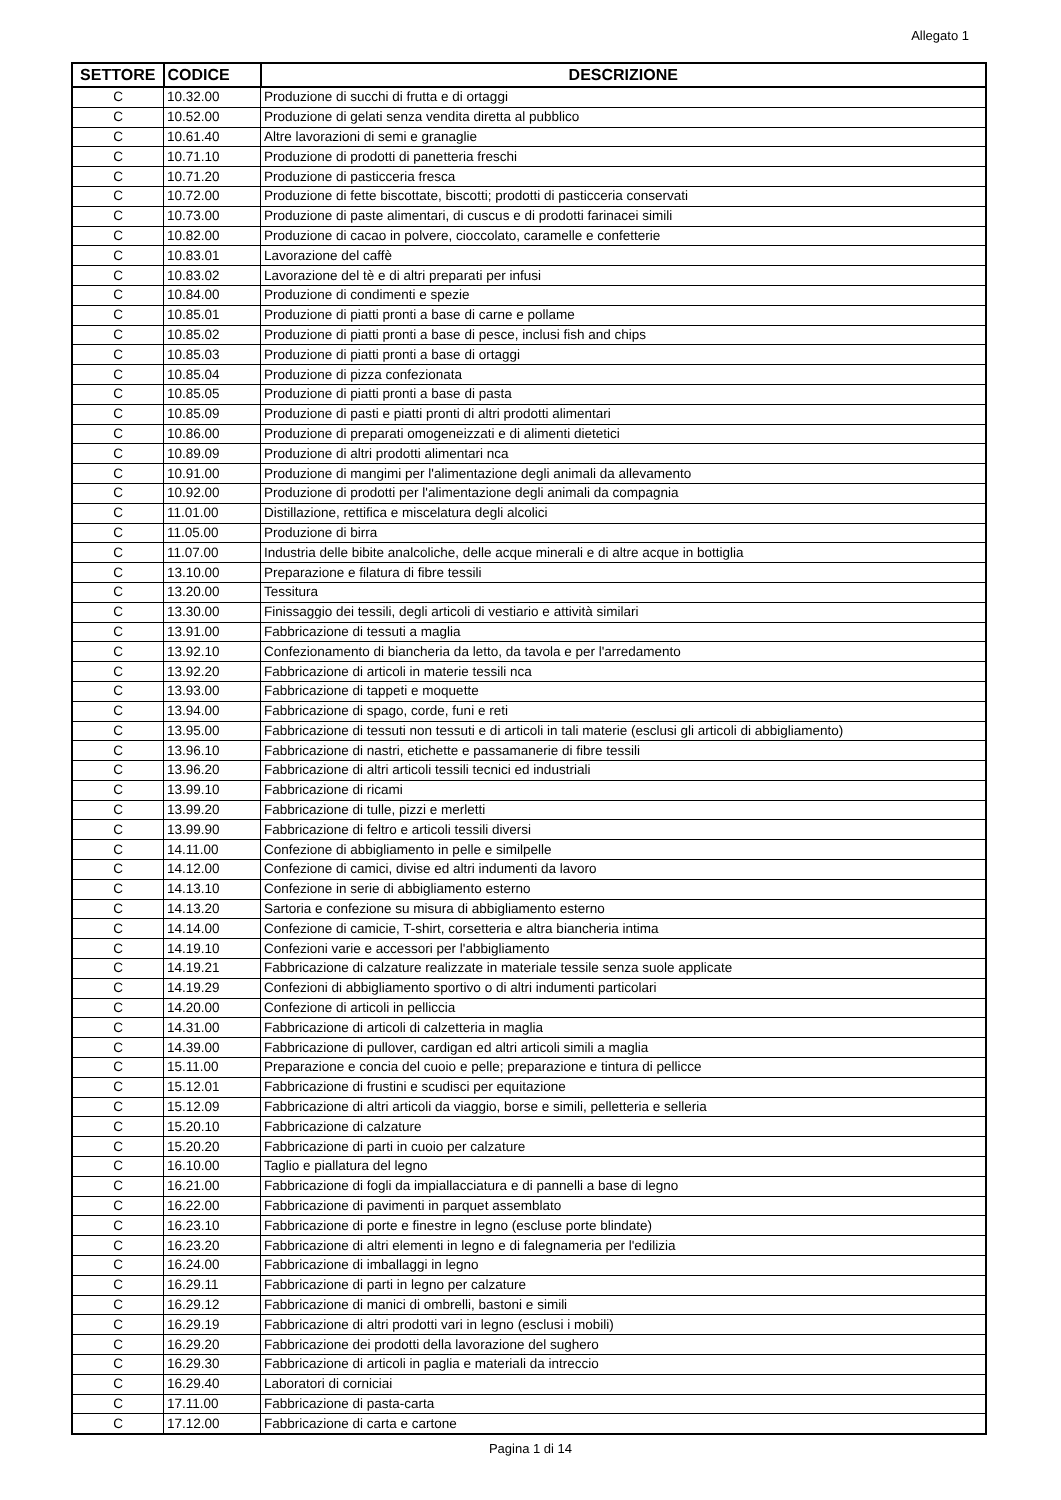Allegato 1
| SETTORE | CODICE | DESCRIZIONE |
| --- | --- | --- |
| C | 10.32.00 | Produzione di succhi di frutta e di ortaggi |
| C | 10.52.00 | Produzione di gelati senza vendita diretta al pubblico |
| C | 10.61.40 | Altre lavorazioni di semi e granaglie |
| C | 10.71.10 | Produzione di prodotti di panetteria freschi |
| C | 10.71.20 | Produzione di pasticceria fresca |
| C | 10.72.00 | Produzione di fette biscottate, biscotti; prodotti di pasticceria conservati |
| C | 10.73.00 | Produzione di paste alimentari, di cuscus e di prodotti farinacei simili |
| C | 10.82.00 | Produzione di cacao in polvere, cioccolato, caramelle e confetterie |
| C | 10.83.01 | Lavorazione del caffè |
| C | 10.83.02 | Lavorazione del tè e di altri preparati per infusi |
| C | 10.84.00 | Produzione di condimenti e spezie |
| C | 10.85.01 | Produzione di piatti pronti a base di carne e pollame |
| C | 10.85.02 | Produzione di piatti pronti a base di pesce, inclusi fish and chips |
| C | 10.85.03 | Produzione di piatti pronti a base di ortaggi |
| C | 10.85.04 | Produzione di pizza confezionata |
| C | 10.85.05 | Produzione di piatti pronti a base di pasta |
| C | 10.85.09 | Produzione di pasti e piatti pronti di altri prodotti alimentari |
| C | 10.86.00 | Produzione di preparati omogeneizzati e di alimenti dietetici |
| C | 10.89.09 | Produzione di altri prodotti alimentari nca |
| C | 10.91.00 | Produzione di mangimi per l'alimentazione degli animali da allevamento |
| C | 10.92.00 | Produzione di prodotti per l'alimentazione degli animali da compagnia |
| C | 11.01.00 | Distillazione, rettifica e miscelatura degli alcolici |
| C | 11.05.00 | Produzione di birra |
| C | 11.07.00 | Industria delle bibite analcoliche, delle acque minerali e di altre acque in bottiglia |
| C | 13.10.00 | Preparazione e filatura di fibre tessili |
| C | 13.20.00 | Tessitura |
| C | 13.30.00 | Finissaggio dei tessili, degli articoli di vestiario e attività similari |
| C | 13.91.00 | Fabbricazione di tessuti a maglia |
| C | 13.92.10 | Confezionamento di biancheria da letto, da tavola e per l'arredamento |
| C | 13.92.20 | Fabbricazione di articoli in materie tessili nca |
| C | 13.93.00 | Fabbricazione di tappeti e moquette |
| C | 13.94.00 | Fabbricazione di spago, corde, funi e reti |
| C | 13.95.00 | Fabbricazione di tessuti non tessuti e di articoli in tali materie (esclusi gli articoli di abbigliamento) |
| C | 13.96.10 | Fabbricazione di nastri, etichette e passamanerie di fibre tessili |
| C | 13.96.20 | Fabbricazione di altri articoli tessili tecnici ed industriali |
| C | 13.99.10 | Fabbricazione di ricami |
| C | 13.99.20 | Fabbricazione di tulle, pizzi e merletti |
| C | 13.99.90 | Fabbricazione di feltro e articoli tessili diversi |
| C | 14.11.00 | Confezione di abbigliamento in pelle e similpelle |
| C | 14.12.00 | Confezione di camici, divise ed altri indumenti da lavoro |
| C | 14.13.10 | Confezione in serie di abbigliamento esterno |
| C | 14.13.20 | Sartoria e confezione su misura di abbigliamento esterno |
| C | 14.14.00 | Confezione di camicie, T-shirt, corsetteria e altra biancheria intima |
| C | 14.19.10 | Confezioni varie e accessori per l'abbigliamento |
| C | 14.19.21 | Fabbricazione di calzature realizzate in materiale tessile senza suole applicate |
| C | 14.19.29 | Confezioni di abbigliamento sportivo o di altri indumenti particolari |
| C | 14.20.00 | Confezione di articoli in pelliccia |
| C | 14.31.00 | Fabbricazione di articoli di calzetteria in maglia |
| C | 14.39.00 | Fabbricazione di pullover, cardigan ed altri articoli simili a maglia |
| C | 15.11.00 | Preparazione e concia del cuoio e pelle; preparazione e tintura di pellicce |
| C | 15.12.01 | Fabbricazione di frustini e scudisci per equitazione |
| C | 15.12.09 | Fabbricazione di altri articoli da viaggio, borse e simili, pelletteria e selleria |
| C | 15.20.10 | Fabbricazione di calzature |
| C | 15.20.20 | Fabbricazione di parti in cuoio per calzature |
| C | 16.10.00 | Taglio e piallatura del legno |
| C | 16.21.00 | Fabbricazione di fogli da impiallacciatura e di pannelli a base di legno |
| C | 16.22.00 | Fabbricazione di pavimenti in parquet assemblato |
| C | 16.23.10 | Fabbricazione di porte e finestre in legno (escluse porte blindate) |
| C | 16.23.20 | Fabbricazione di altri elementi in legno e di falegnameria per l'edilizia |
| C | 16.24.00 | Fabbricazione di imballaggi in legno |
| C | 16.29.11 | Fabbricazione di parti in legno per calzature |
| C | 16.29.12 | Fabbricazione di manici di ombrelli, bastoni e simili |
| C | 16.29.19 | Fabbricazione di altri prodotti vari in legno (esclusi i mobili) |
| C | 16.29.20 | Fabbricazione dei prodotti della lavorazione del sughero |
| C | 16.29.30 | Fabbricazione di articoli in paglia e materiali da intreccio |
| C | 16.29.40 | Laboratori di corniciai |
| C | 17.11.00 | Fabbricazione di pasta-carta |
| C | 17.12.00 | Fabbricazione di carta e cartone |
Pagina 1 di 14